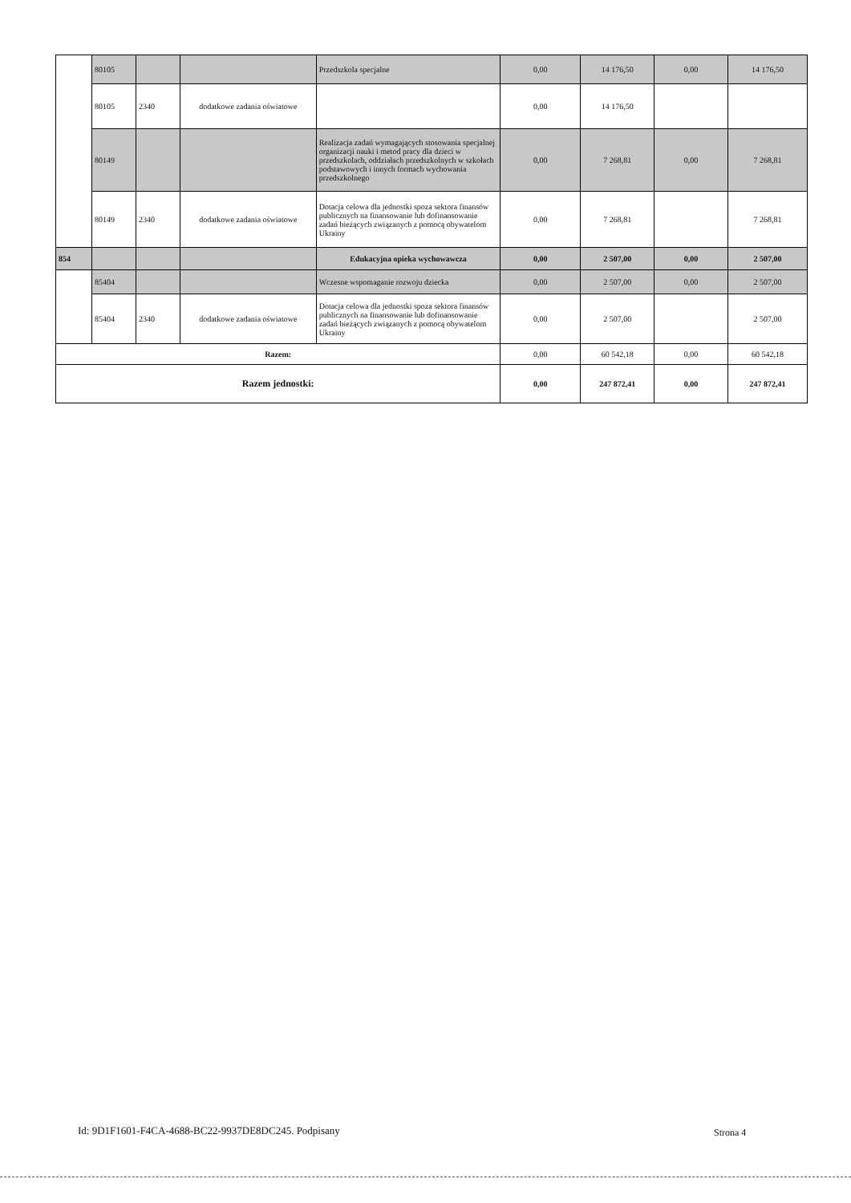| | 80105 | | | Przedszkola specjalne | 0,00 | 14 176,50 | 0,00 | 14 176,50 |
| | 80105 | 2340 | dodatkowe zadania oświatowe | | 0,00 | 14 176,50 | | |
| | 80149 | | | Realizacja zadań wymagających stosowania specjalnej organizacji nauki i metod pracy dla dzieci w przedszkolach, oddziałach przedszkolnych w szkołach podstawowych i innych formach wychowania przedszkolnego | 0,00 | 7 268,81 | 0,00 | 7 268,81 |
| | 80149 | 2340 | dodatkowe zadania oświatowe | Dotacja celowa dla jednostki spoza sektora finansów publicznych na finansowanie lub dofinansowanie zadań bieżących związanych z pomocą obywatelom Ukrainy | 0,00 | 7 268,81 | | 7 268,81 |
| 854 | | | | Edukacyjna opieka wychowawcza | 0,00 | 2 507,00 | 0,00 | 2 507,00 |
| | 85404 | | | Wczesne wspomaganie rozwoju dziecka | 0,00 | 2 507,00 | 0,00 | 2 507,00 |
| | 85404 | 2340 | dodatkowe zadania oświatowe | Dotacja celowa dla jednostki spoza sektora finansów publicznych na finansowanie lub dofinansowanie zadań bieżących związanych z pomocą obywatelom Ukrainy | 0,00 | 2 507,00 | | 2 507,00 |
| Razem: | | | | | 0,00 | 60 542,18 | 0,00 | 60 542,18 |
| Razem jednostki: | | | | | 0,00 | 247 872,41 | 0,00 | 247 872,41 |
Id: 9D1F1601-F4CA-4688-BC22-9937DE8DC245. Podpisany
Strona 4